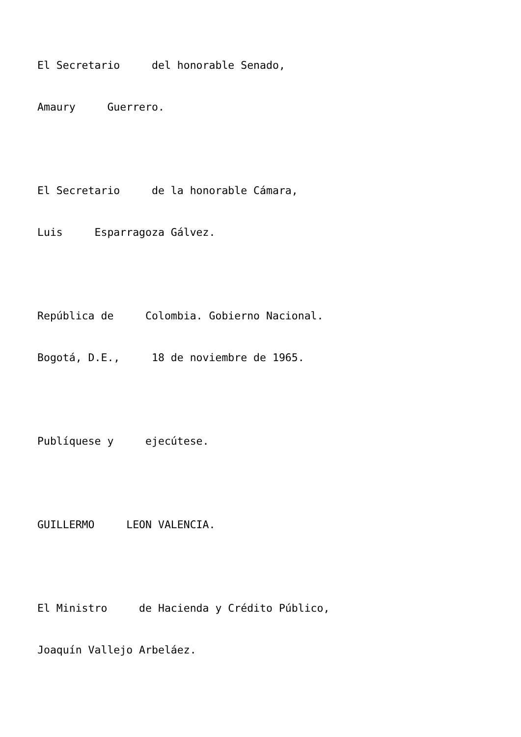El Secretario del honorable Senado,
Amaury Guerrero.
El Secretario de la honorable Cámara,
Luis Esparragoza Gálvez.
República de Colombia. Gobierno Nacional.
Bogotá, D.E., 18 de noviembre de 1965.
Publíquese y ejecútese.
GUILLERMO LEON VALENCIA.
El Ministro de Hacienda y Crédito Público,
Joaquín Vallejo Arbeláez.